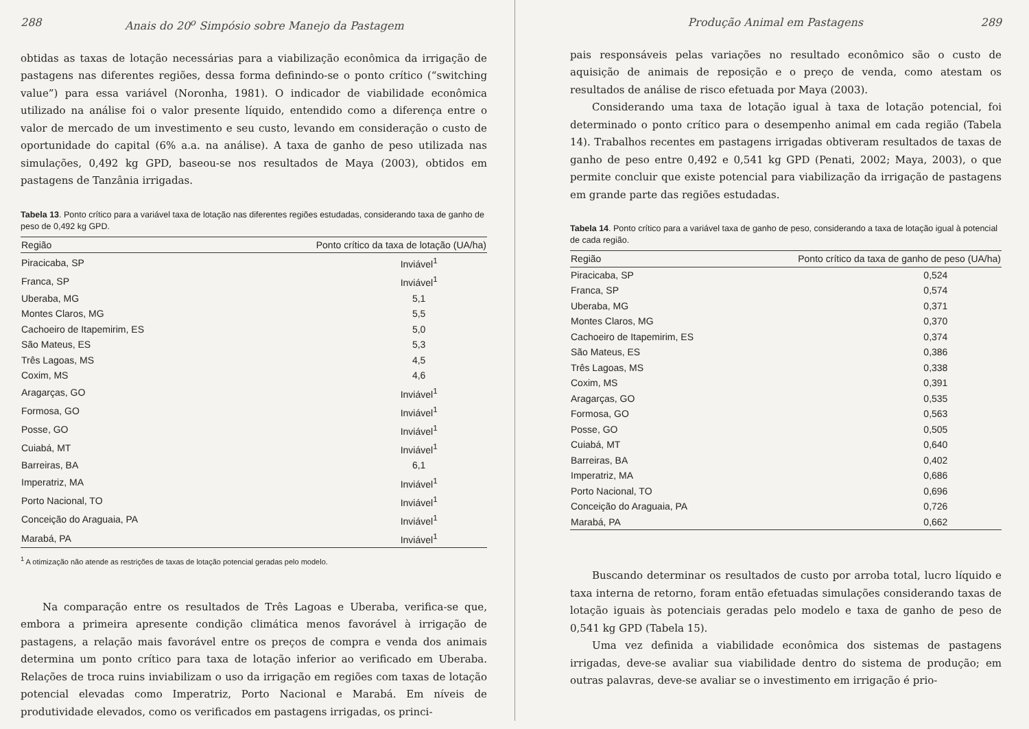288 Anais do 20<sup>o</sup> Simpósio sobre Manejo da Pastagem
obtidas as taxas de lotação necessárias para a viabilização econômica da irrigação de pastagens nas diferentes regiões, dessa forma definindo-se o ponto crítico (“switching value”) para essa variável (Noronha, 1981). O indicador de viabilidade econômica utilizado na análise foi o valor presente líquido, entendido como a diferença entre o valor de mercado de um investimento e seu custo, levando em consideração o custo de oportunidade do capital (6% a.a. na análise). A taxa de ganho de peso utilizada nas simulações, 0,492 kg GPD, baseou-se nos resultados de Maya (2003), obtidos em pastagens de Tanzânia irrigadas.
Tabela 13. Ponto crítico para a variável taxa de lotação nas diferentes regiões estudadas, considerando taxa de ganho de peso de 0,492 kg GPD.
| Região | Ponto crítico da taxa de lotação (UA/ha) |
| --- | --- |
| Piracicaba, SP | Inviável<sup>1</sup> |
| Franca, SP | Inviável<sup>1</sup> |
| Uberaba, MG | 5,1 |
| Montes Claros, MG | 5,5 |
| Cachoeiro de Itapemirim, ES | 5,0 |
| São Mateus, ES | 5,3 |
| Três Lagoas, MS | 4,5 |
| Coxim, MS | 4,6 |
| Aragarças, GO | Inviável<sup>1</sup> |
| Formosa, GO | Inviável<sup>1</sup> |
| Posse, GO | Inviável<sup>1</sup> |
| Cuiabá, MT | Inviável<sup>1</sup> |
| Barreiras, BA | 6,1 |
| Imperatriz, MA | Inviável<sup>1</sup> |
| Porto Nacional, TO | Inviável<sup>1</sup> |
| Conceição do Araguaia, PA | Inviável<sup>1</sup> |
| Marabá, PA | Inviável<sup>1</sup> |
<sup>1</sup> A otimização não atende as restrições de taxas de lotação potencial geradas pelo modelo.
Na comparação entre os resultados de Três Lagoas e Uberaba, verifica-se que, embora a primeira apresente condição climática menos favorável à irrigação de pastagens, a relação mais favorável entre os preços de compra e venda dos animais determina um ponto crítico para taxa de lotação inferior ao verificado em Uberaba. Relações de troca ruins inviabilizam o uso da irrigação em regiões com taxas de lotação potencial elevadas como Imperatriz, Porto Nacional e Marabá. Em níveis de produtividade elevados, como os verificados em pastagens irrigadas, os princi-
Produção Animal em Pastagens 289
pais responsáveis pelas variações no resultado econômico são o custo de aquisição de animais de reposição e o preço de venda, como atestam os resultados de análise de risco efetuada por Maya (2003).
Considerando uma taxa de lotação igual à taxa de lotação potencial, foi determinado o ponto crítico para o desempenho animal em cada região (Tabela 14). Trabalhos recentes em pastagens irrigadas obtiveram resultados de taxas de ganho de peso entre 0,492 e 0,541 kg GPD (Penati, 2002; Maya, 2003), o que permite concluir que existe potencial para viabilização da irrigação de pastagens em grande parte das regiões estudadas.
Tabela 14. Ponto crítico para a variável taxa de ganho de peso, considerando a taxa de lotação igual à potencial de cada região.
| Região | Ponto crítico da taxa de ganho de peso (UA/ha) |
| --- | --- |
| Piracicaba, SP | 0,524 |
| Franca, SP | 0,574 |
| Uberaba, MG | 0,371 |
| Montes Claros, MG | 0,370 |
| Cachoeiro de Itapemirim, ES | 0,374 |
| São Mateus, ES | 0,386 |
| Três Lagoas, MS | 0,338 |
| Coxim, MS | 0,391 |
| Aragarças, GO | 0,535 |
| Formosa, GO | 0,563 |
| Posse, GO | 0,505 |
| Cuiabá, MT | 0,640 |
| Barreiras, BA | 0,402 |
| Imperatriz, MA | 0,686 |
| Porto Nacional, TO | 0,696 |
| Conceição do Araguaia, PA | 0,726 |
| Marabá, PA | 0,662 |
Buscando determinar os resultados de custo por arroba total, lucro líquido e taxa interna de retorno, foram então efetuadas simulações considerando taxas de lotação iguais às potenciais geradas pelo modelo e taxa de ganho de peso de 0,541 kg GPD (Tabela 15).
Uma vez definida a viabilidade econômica dos sistemas de pastagens irrigadas, deve-se avaliar sua viabilidade dentro do sistema de produção; em outras palavras, deve-se avaliar se o investimento em irrigação é prio-